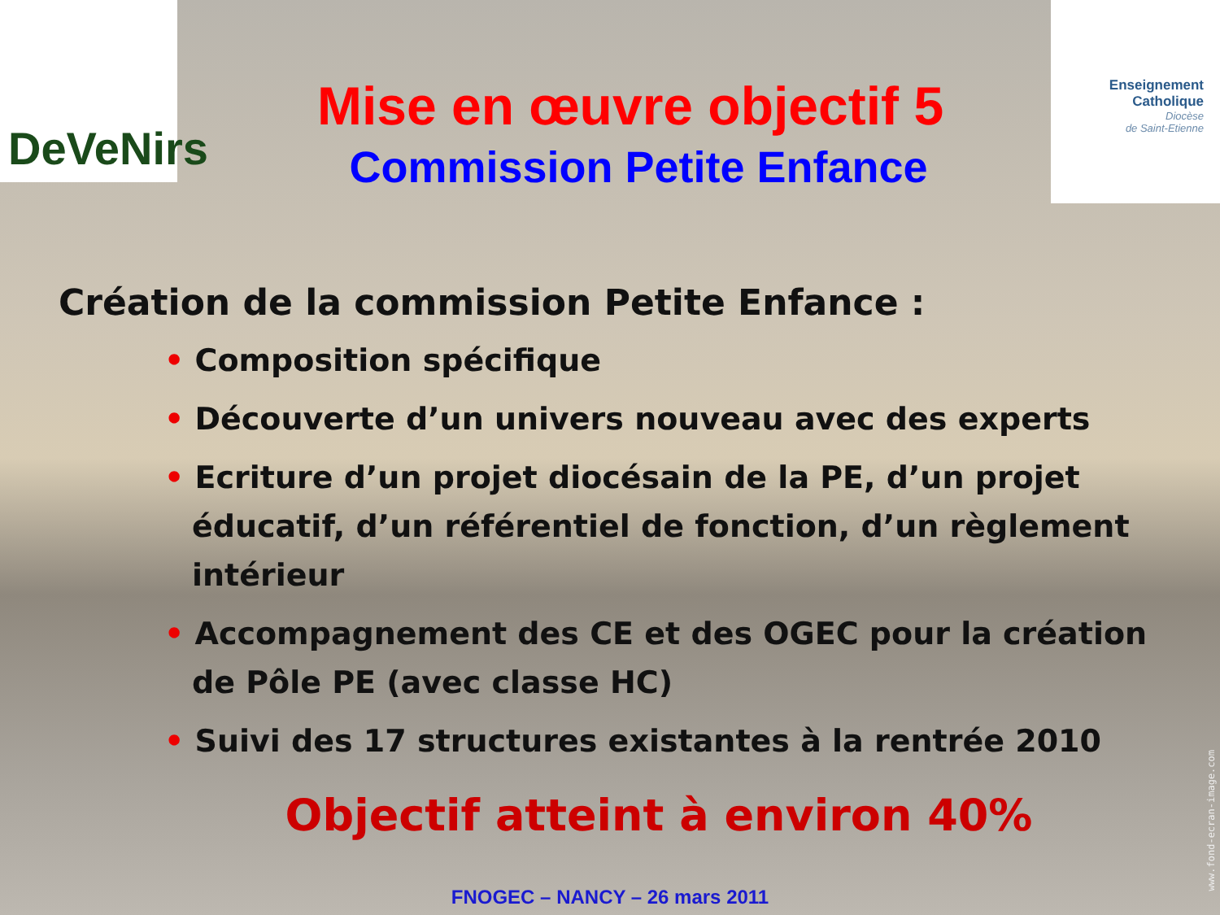DeVeNirs
Enseignement
Catholique
Diocèse
de Saint-Etienne
Mise en œuvre objectif 5
Commission Petite Enfance
Création de la commission Petite Enfance :
• Composition spécifique
• Découverte d’un univers nouveau avec des experts
• Ecriture d’un projet diocésain de la PE, d’un projet éducatif, d’un référentiel de fonction, d’un règlement intérieur
• Accompagnement des CE et des OGEC pour la création de Pôle PE (avec classe HC)
• Suivi des 17 structures existantes à la rentrée 2010
Objectif atteint à environ 40%
www.fond-ecran-image.com
FNOGEC – NANCY – 26 mars 2011